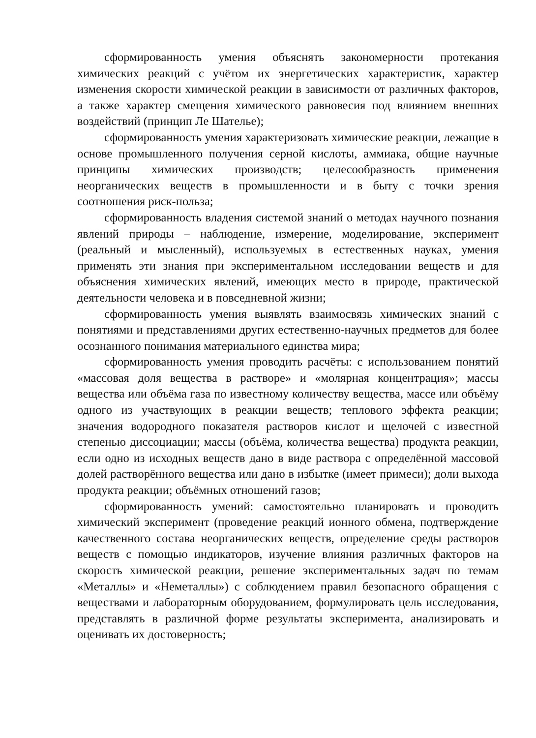сформированность умения объяснять закономерности протекания химических реакций с учётом их энергетических характеристик, характер изменения скорости химической реакции в зависимости от различных факторов, а также характер смещения химического равновесия под влиянием внешних воздействий (принцип Ле Шателье);
сформированность умения характеризовать химические реакции, лежащие в основе промышленного получения серной кислоты, аммиака, общие научные принципы химических производств; целесообразность применения неорганических веществ в промышленности и в быту с точки зрения соотношения риск-польза;
сформированность владения системой знаний о методах научного познания явлений природы – наблюдение, измерение, моделирование, эксперимент (реальный и мысленный), используемых в естественных науках, умения применять эти знания при экспериментальном исследовании веществ и для объяснения химических явлений, имеющих место в природе, практической деятельности человека и в повседневной жизни;
сформированность умения выявлять взаимосвязь химических знаний с понятиями и представлениями других естественно-научных предметов для более осознанного понимания материального единства мира;
сформированность умения проводить расчёты: с использованием понятий «массовая доля вещества в растворе» и «молярная концентрация»; массы вещества или объёма газа по известному количеству вещества, массе или объёму одного из участвующих в реакции веществ; теплового эффекта реакции; значения водородного показателя растворов кислот и щелочей с известной степенью диссоциации; массы (объёма, количества вещества) продукта реакции, если одно из исходных веществ дано в виде раствора с определённой массовой долей растворённого вещества или дано в избытке (имеет примеси); доли выхода продукта реакции; объёмных отношений газов;
сформированность умений: самостоятельно планировать и проводить химический эксперимент (проведение реакций ионного обмена, подтверждение качественного состава неорганических веществ, определение среды растворов веществ с помощью индикаторов, изучение влияния различных факторов на скорость химической реакции, решение экспериментальных задач по темам «Металлы» и «Неметаллы») с соблюдением правил безопасного обращения с веществами и лабораторным оборудованием, формулировать цель исследования, представлять в различной форме результаты эксперимента, анализировать и оценивать их достоверность;